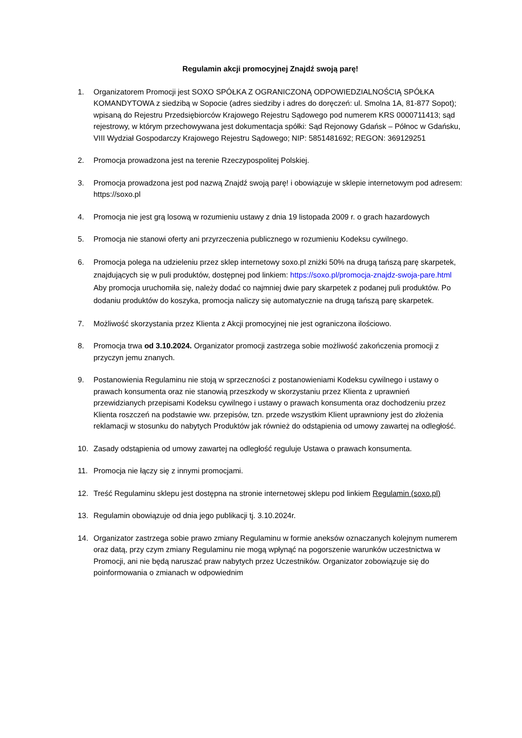Regulamin akcji promocyjnej Znajdź swoją parę!
1. Organizatorem Promocji jest SOXO SPÓŁKA Z OGRANICZONĄ ODPOWIEDZIALNOŚCIĄ SPÓŁKA KOMANDYTOWA z siedzibą w Sopocie (adres siedziby i adres do doręczeń: ul. Smolna 1A, 81-877 Sopot); wpisaną do Rejestru Przedsiębiorców Krajowego Rejestru Sądowego pod numerem KRS 0000711413; sąd rejestrowy, w którym przechowywana jest dokumentacja spółki: Sąd Rejonowy Gdańsk – Północ w Gdańsku, VIII Wydział Gospodarczy Krajowego Rejestru Sądowego; NIP: 5851481692; REGON: 369129251
2. Promocja prowadzona jest na terenie Rzeczypospolitej Polskiej.
3. Promocja prowadzona jest pod nazwą Znajdź swoją parę! i obowiązuje w sklepie internetowym pod adresem: https://soxo.pl
4. Promocja nie jest grą losową w rozumieniu ustawy z dnia 19 listopada 2009 r. o grach hazardowych
5. Promocja nie stanowi oferty ani przyrzeczenia publicznego w rozumieniu Kodeksu cywilnego.
6. Promocja polega na udzieleniu przez sklep internetowy soxo.pl zniżki 50% na drugą tańszą parę skarpetek, znajdujących się w puli produktów, dostępnej pod linkiem: https://soxo.pl/promocja-znajdz-swoja-pare.html
Aby promocja uruchomiła się, należy dodać co najmniej dwie pary skarpetek z podanej puli produktów. Po dodaniu produktów do koszyka, promocja naliczy się automatycznie na drugą tańszą parę skarpetek.
7. Możliwość skorzystania przez Klienta z Akcji promocyjnej nie jest ograniczona ilościowo.
8. Promocja trwa od 3.10.2024. Organizator promocji zastrzega sobie możliwość zakończenia promocji z przyczyn jemu znanych.
9. Postanowienia Regulaminu nie stoją w sprzeczności z postanowieniami Kodeksu cywilnego i ustawy o prawach konsumenta oraz nie stanowią przeszkody w skorzystaniu przez Klienta z uprawnień przewidzianych przepisami Kodeksu cywilnego i ustawy o prawach konsumenta oraz dochodzeniu przez Klienta roszczeń na podstawie ww. przepisów, tzn. przede wszystkim Klient uprawniony jest do złożenia reklamacji w stosunku do nabytych Produktów jak również do odstąpienia od umowy zawartej na odległość.
10. Zasady odstąpienia od umowy zawartej na odległość reguluje Ustawa o prawach konsumenta.
11. Promocja nie łączy się z innymi promocjami.
12. Treść Regulaminu sklepu jest dostępna na stronie internetowej sklepu pod linkiem Regulamin (soxo.pl)
13. Regulamin obowiązuje od dnia jego publikacji tj. 3.10.2024r.
14. Organizator zastrzega sobie prawo zmiany Regulaminu w formie aneksów oznaczanych kolejnym numerem oraz datą, przy czym zmiany Regulaminu nie mogą wpłynąć na pogorszenie warunków uczestnictwa w Promocji, ani nie będą naruszać praw nabytych przez Uczestników. Organizator zobowiązuje się do poinformowania o zmianach w odpowiednim